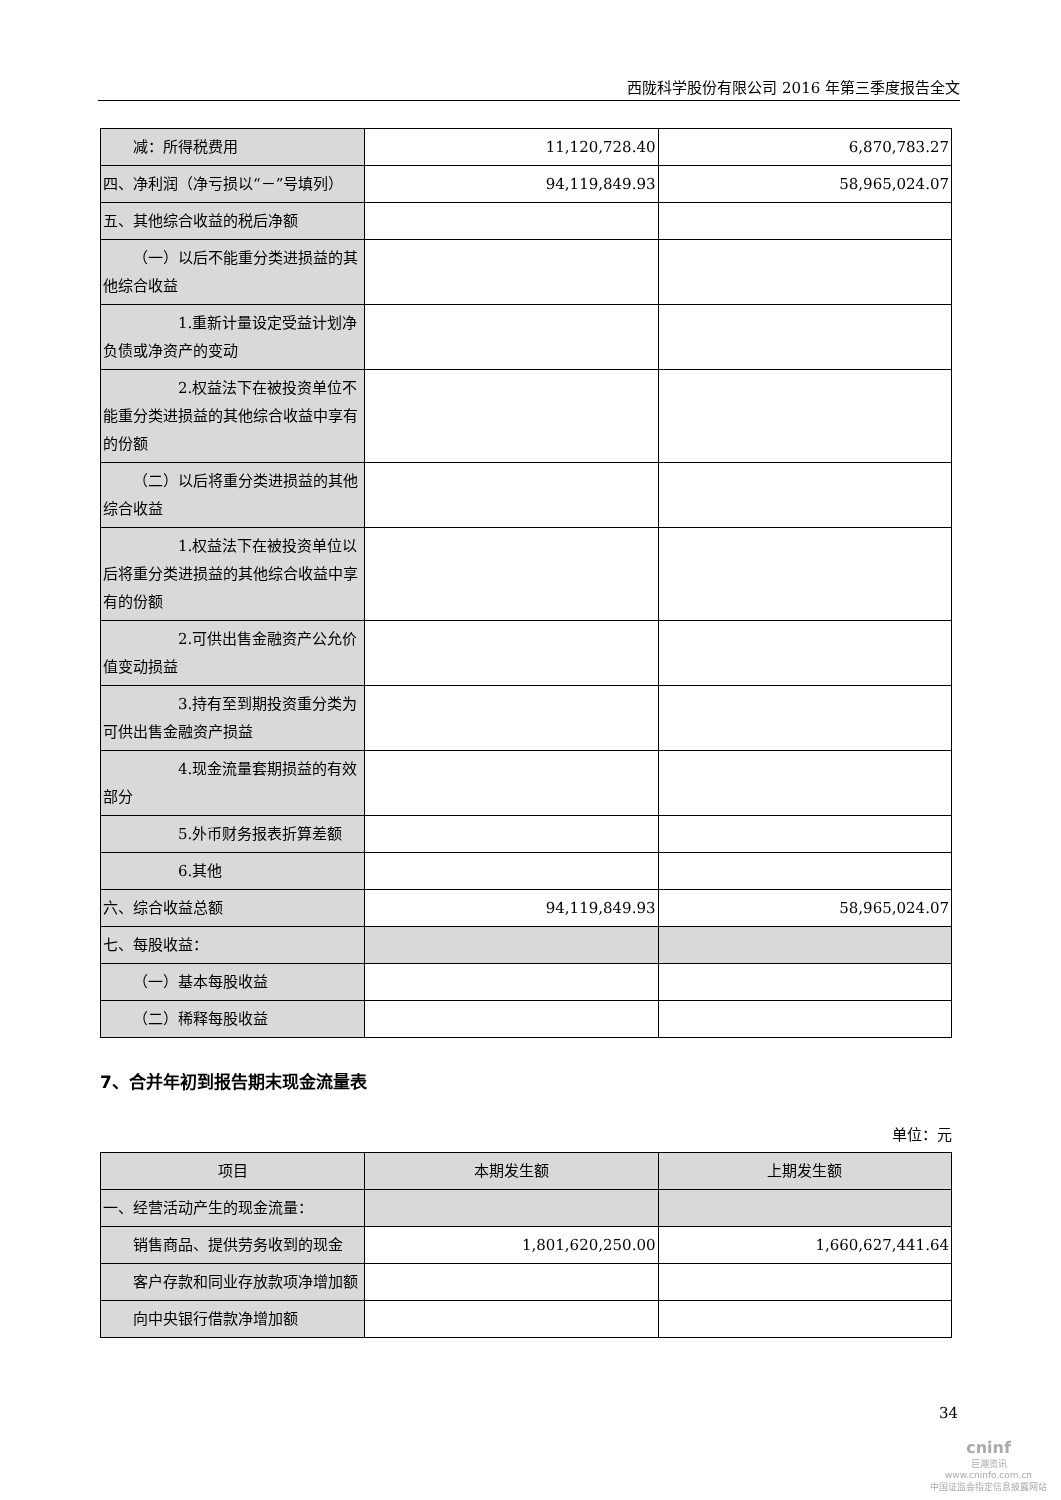西陇科学股份有限公司 2016 年第三季度报告全文
| 减：所得税费用 | 11,120,728.40 | 6,870,783.27 |
| 四、净利润（净亏损以“－”号填列） | 94,119,849.93 | 58,965,024.07 |
| 五、其他综合收益的税后净额 | | |
| （一）以后不能重分类进损益的其他综合收益 | | |
| 1.重新计量设定受益计划净负债或净资产的变动 | | |
| 2.权益法下在被投资单位不能重分类进损益的其他综合收益中享有的份额 | | |
| （二）以后将重分类进损益的其他综合收益 | | |
| 1.权益法下在被投资单位以后将重分类进损益的其他综合收益中享有的份额 | | |
| 2.可供出售金融资产公允价值变动损益 | | |
| 3.持有至到期投资重分类为可供出售金融资产损益 | | |
| 4.现金流量套期损益的有效部分 | | |
| 5.外币财务报表折算差额 | | |
| 6.其他 | | |
| 六、综合收益总额 | 94,119,849.93 | 58,965,024.07 |
| 七、每股收益： | | |
| （一）基本每股收益 | | |
| （二）稀释每股收益 | | |
7、合并年初到报告期末现金流量表
单位：元
| 项目 | 本期发生额 | 上期发生额 |
| --- | --- | --- |
| 一、经营活动产生的现金流量： | | |
| 销售商品、提供劳务收到的现金 | 1,801,620,250.00 | 1,660,627,441.64 |
| 客户存款和同业存放款项净增加额 | | |
| 向中央银行借款净增加额 | | |
34
cninf
巨潮资讯
www.cninfo.com.cn
中国证监会指定信息披露网站